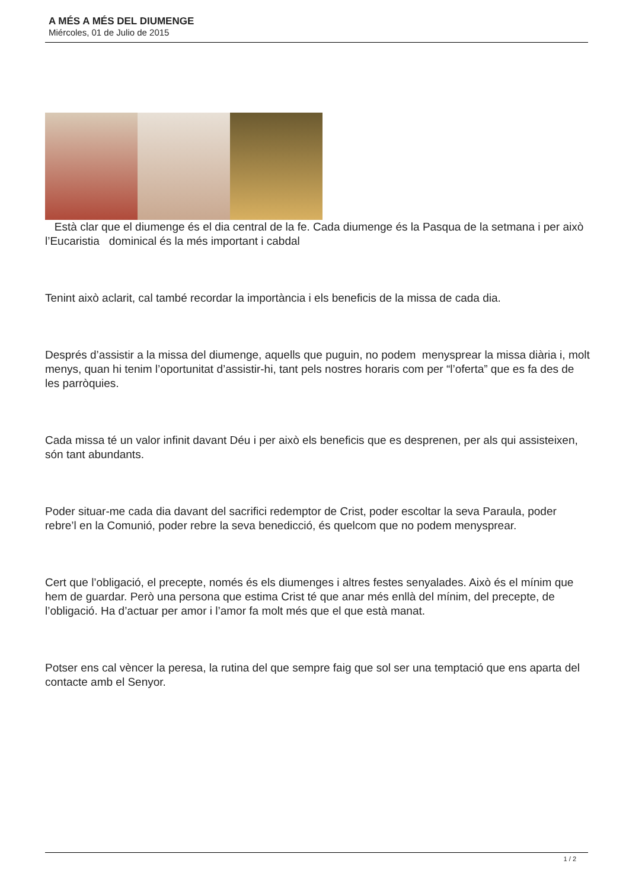A MÉS A MÉS DEL DIUMENGE
Miércoles, 01 de Julio de 2015
Està clar que el diumenge és el dia central de la fe. Cada diumenge és la Pasqua de la setmana i per això l’Eucaristia dominical és la més important i cabdal
Tenint això aclarit, cal també recordar la importància i els beneficis de la missa de cada dia.
Després d’assistir a la missa del diumenge, aquells que puguin, no podem menysprear la missa diària i, molt menys, quan hi tenim l’oportunitat d’assistir-hi, tant pels nostres horaris com per “l’oferta” que es fa des de les parròquies.
Cada missa té un valor infinit davant Déu i per això els beneficis que es desprenen, per als qui assisteixen, són tant abundants.
Poder situar-me cada dia davant del sacrifici redemptor de Crist, poder escoltar la seva Paraula, poder rebre’l en la Comunió, poder rebre la seva benedicció, és quelcom que no podem menysprear.
Cert que l’obligació, el precepte, només és els diumenges i altres festes senyalades. Això és el mínim que hem de guardar. Però una persona que estima Crist té que anar més enllà del mínim, del precepte, de l’obligació. Ha d’actuar per amor i l’amor fa molt més que el que està manat.
Potser ens cal vèncer la peresa, la rutina del que sempre faig que sol ser una temptació que ens aparta del contacte amb el Senyor.
1 / 2